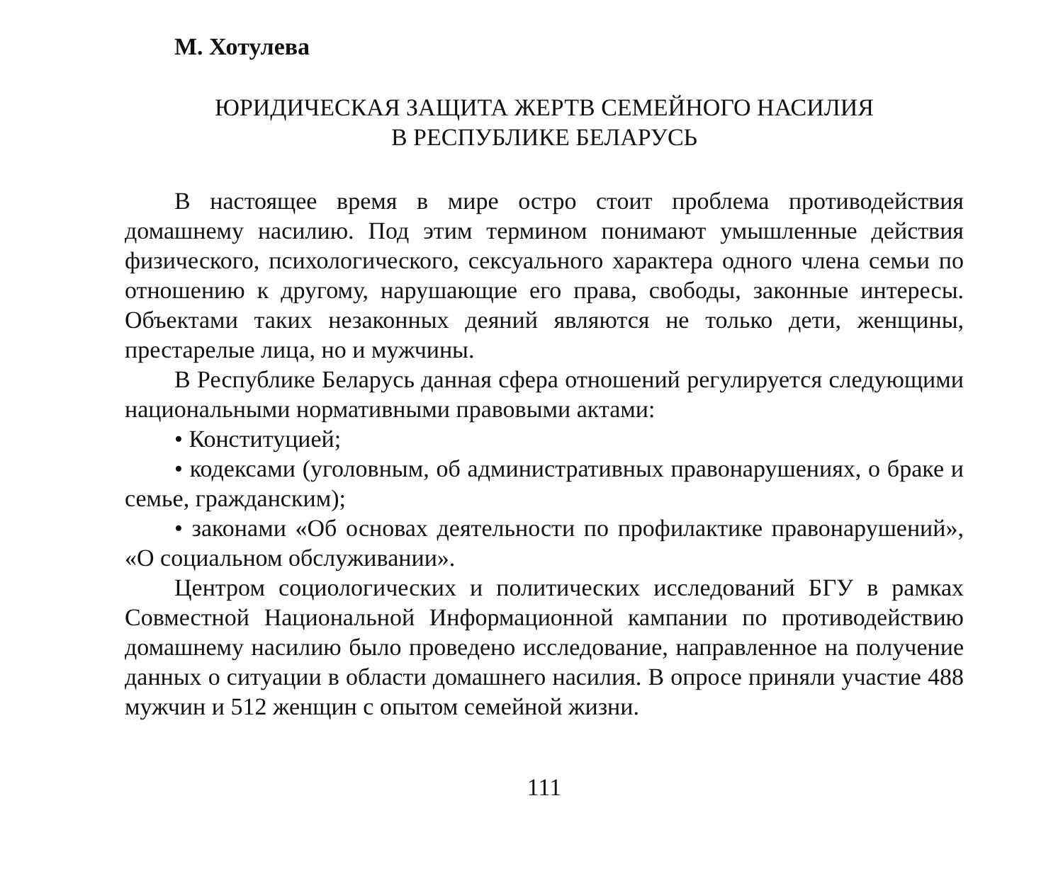М. Хотулева
ЮРИДИЧЕСКАЯ ЗАЩИТА ЖЕРТВ СЕМЕЙНОГО НАСИЛИЯ
В РЕСПУБЛИКЕ БЕЛАРУСЬ
В настоящее время в мире остро стоит проблема противодействия домашнему насилию. Под этим термином понимают умышленные действия физического, психологического, сексуального характера одного члена семьи по отношению к другому, нарушающие его права, свободы, законные интересы. Объектами таких незаконных деяний являются не только дети, женщины, престарелые лица, но и мужчины.
В Республике Беларусь данная сфера отношений регулируется следующими национальными нормативными правовыми актами:
• Конституцией;
• кодексами (уголовным, об административных правонарушениях, о браке и семье, гражданским);
• законами «Об основах деятельности по профилактике правонарушений», «О социальном обслуживании».
Центром социологических и политических исследований БГУ в рамках Совместной Национальной Информационной кампании по противодействию домашнему насилию было проведено исследование, направленное на получение данных о ситуации в области домашнего насилия. В опросе приняли участие 488 мужчин и 512 женщин с опытом семейной жизни.
111